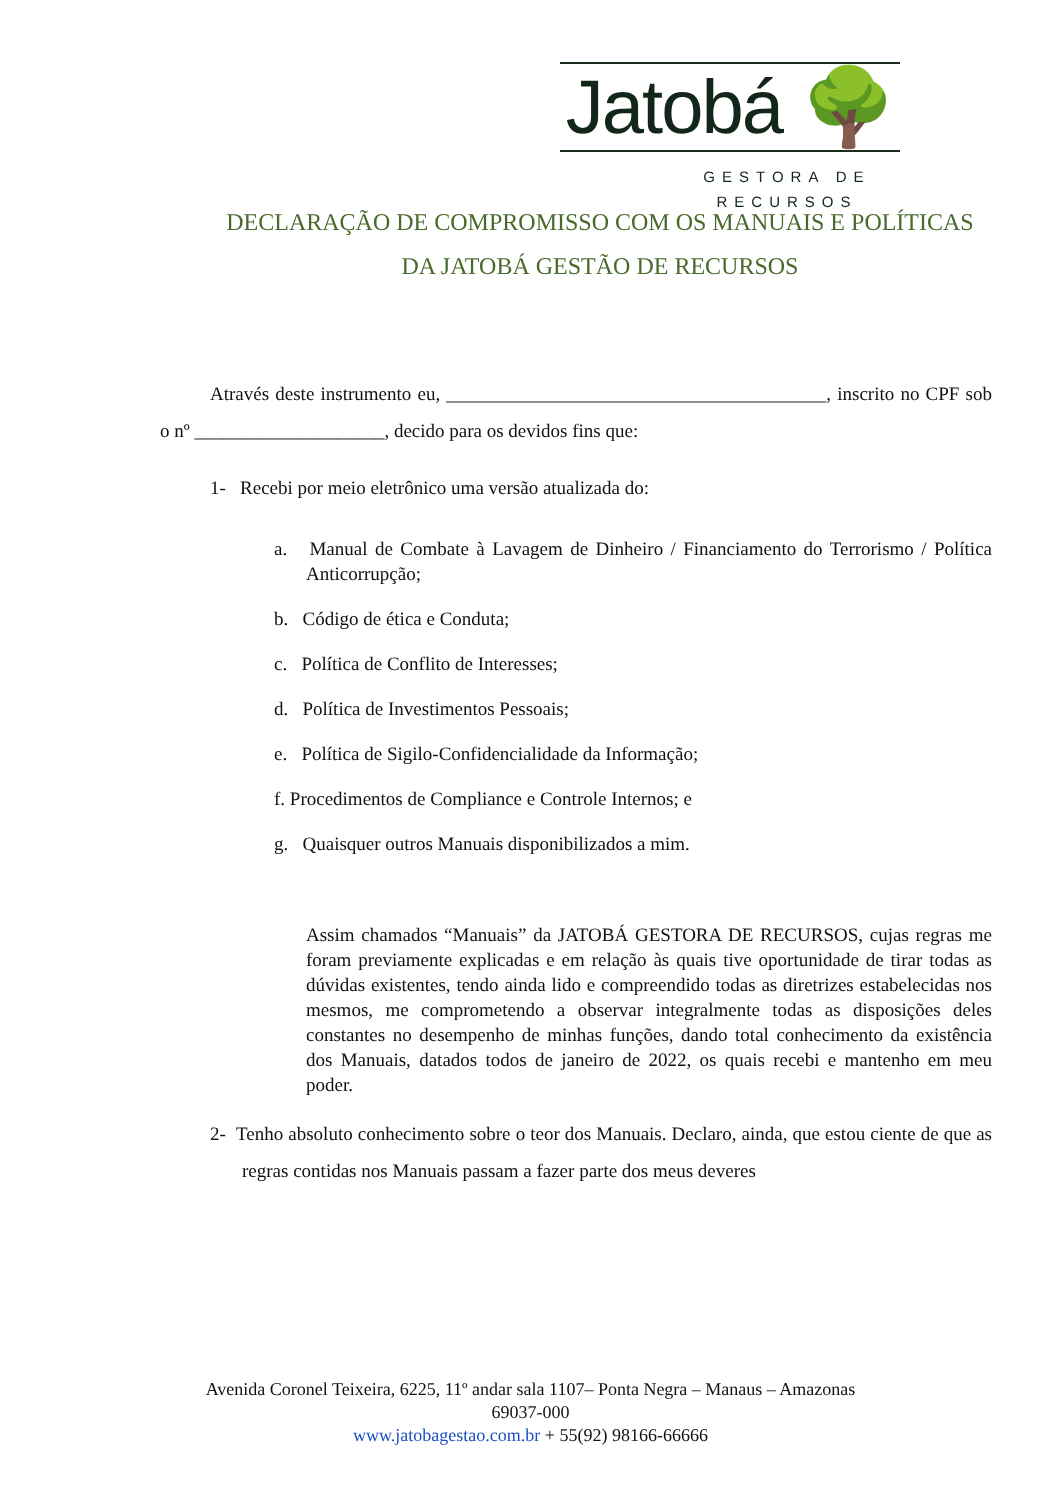Jatobá 🌳
GESTORA DE RECURSOS
DECLARAÇÃO DE COMPROMISSO COM OS MANUAIS E POLÍTICAS
DA JATOBÁ GESTÃO DE RECURSOS
Através deste instrumento eu, ________________________________________, inscrito no CPF sob o nº ____________________, decido para os devidos fins que:
1- Recebi por meio eletrônico uma versão atualizada do:
a. Manual de Combate à Lavagem de Dinheiro / Financiamento do Terrorismo / Política Anticorrupção;
b. Código de ética e Conduta;
c. Política de Conflito de Interesses;
d. Política de Investimentos Pessoais;
e. Política de Sigilo-Confidencialidade da Informação;
f. Procedimentos de Compliance e Controle Internos; e
g. Quaisquer outros Manuais disponibilizados a mim.
Assim chamados “Manuais” da JATOBÁ GESTORA DE RECURSOS, cujas regras me foram previamente explicadas e em relação às quais tive oportunidade de tirar todas as dúvidas existentes, tendo ainda lido e compreendido todas as diretrizes estabelecidas nos mesmos, me comprometendo a observar integralmente todas as disposições deles constantes no desempenho de minhas funções, dando total conhecimento da existência dos Manuais, datados todos de janeiro de 2022, os quais recebi e mantenho em meu poder.
2- Tenho absoluto conhecimento sobre o teor dos Manuais. Declaro, ainda, que estou ciente de que as regras contidas nos Manuais passam a fazer parte dos meus deveres
Avenida Coronel Teixeira, 6225, 11º andar sala 1107– Ponta Negra – Manaus – Amazonas
69037-000
www.jatobagestao.com.br + 55(92) 98166-66666